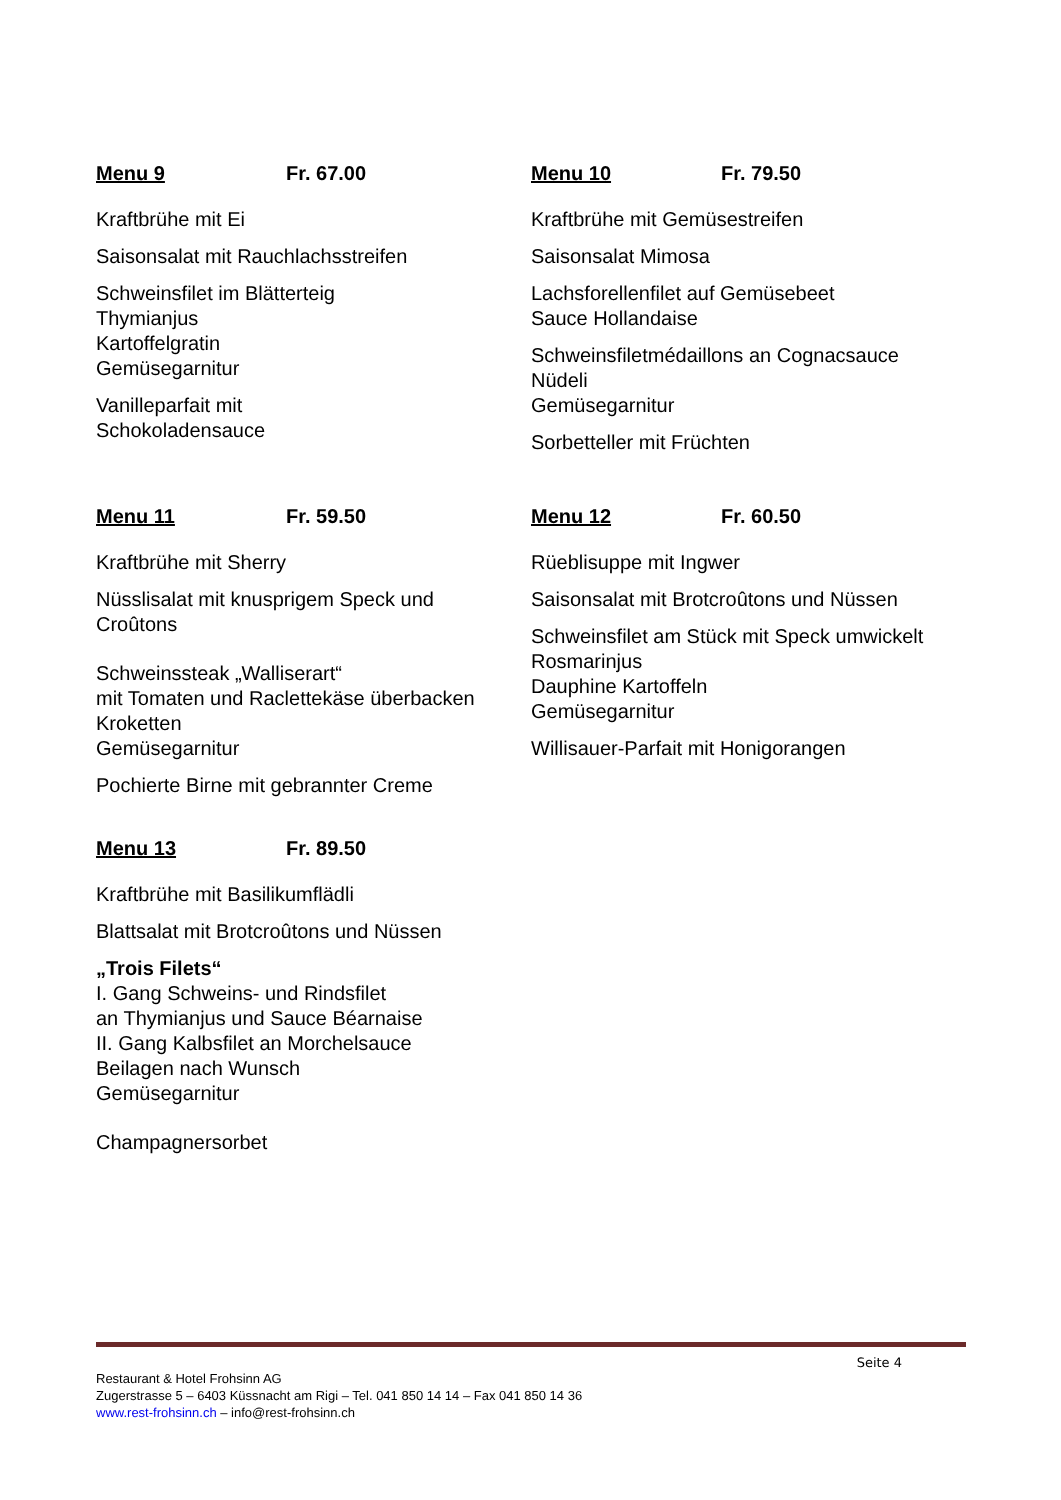Menu 9 Fr. 67.00
Kraftbrühe mit Ei
Saisonsalat mit Rauchlachsstreifen
Schweinsfilet im Blätterteig
Thymianjus
Kartoffelgratin
Gemüsegarnitur
Vanilleparfait mit
Schokoladensauce
Menu 10 Fr. 79.50
Kraftbrühe mit Gemüsestreifen
Saisonsalat Mimosa
Lachsforellenfilet auf Gemüsebeet
Sauce Hollandaise
Schweinsfiletmédaillons an Cognacsauce
Nüdeli
Gemüsegarnitur
Sorbetteller mit Früchten
Menu 11 Fr. 59.50
Kraftbrühe mit Sherry
Nüsslisalat mit knusprigem Speck und
Croûtons
Schweinssteak „Walliserart“
mit Tomaten und Raclettekäse überbacken
Kroketten
Gemüsegarnitur
Pochierte Birne mit gebrannter Creme
Menu 12 Fr. 60.50
Rüeblisuppe mit Ingwer
Saisonsalat mit Brotcroûtons und Nüssen
Schweinsfilet am Stück mit Speck umwickelt
Rosmarinjus
Dauphine Kartoffeln
Gemüsegarnitur
Willisauer-Parfait mit Honigorangen
Menu 13 Fr. 89.50
Kraftbrühe mit Basilikumflädli
Blattsalat mit Brotcroûtons und Nüssen
„Trois Filets“
I. Gang Schweins- und Rindsfilet
an Thymianjus und Sauce Béarnaise
II. Gang Kalbsfilet an Morchelsauce
Beilagen nach Wunsch
Gemüsegarnitur
Champagnersorbet
Seite 4
Restaurant & Hotel Frohsinn AG
Zugerstrasse 5 – 6403 Küssnacht am Rigi – Tel. 041 850 14 14 – Fax 041 850 14 36
www.rest-frohsinn.ch – info@rest-frohsinn.ch